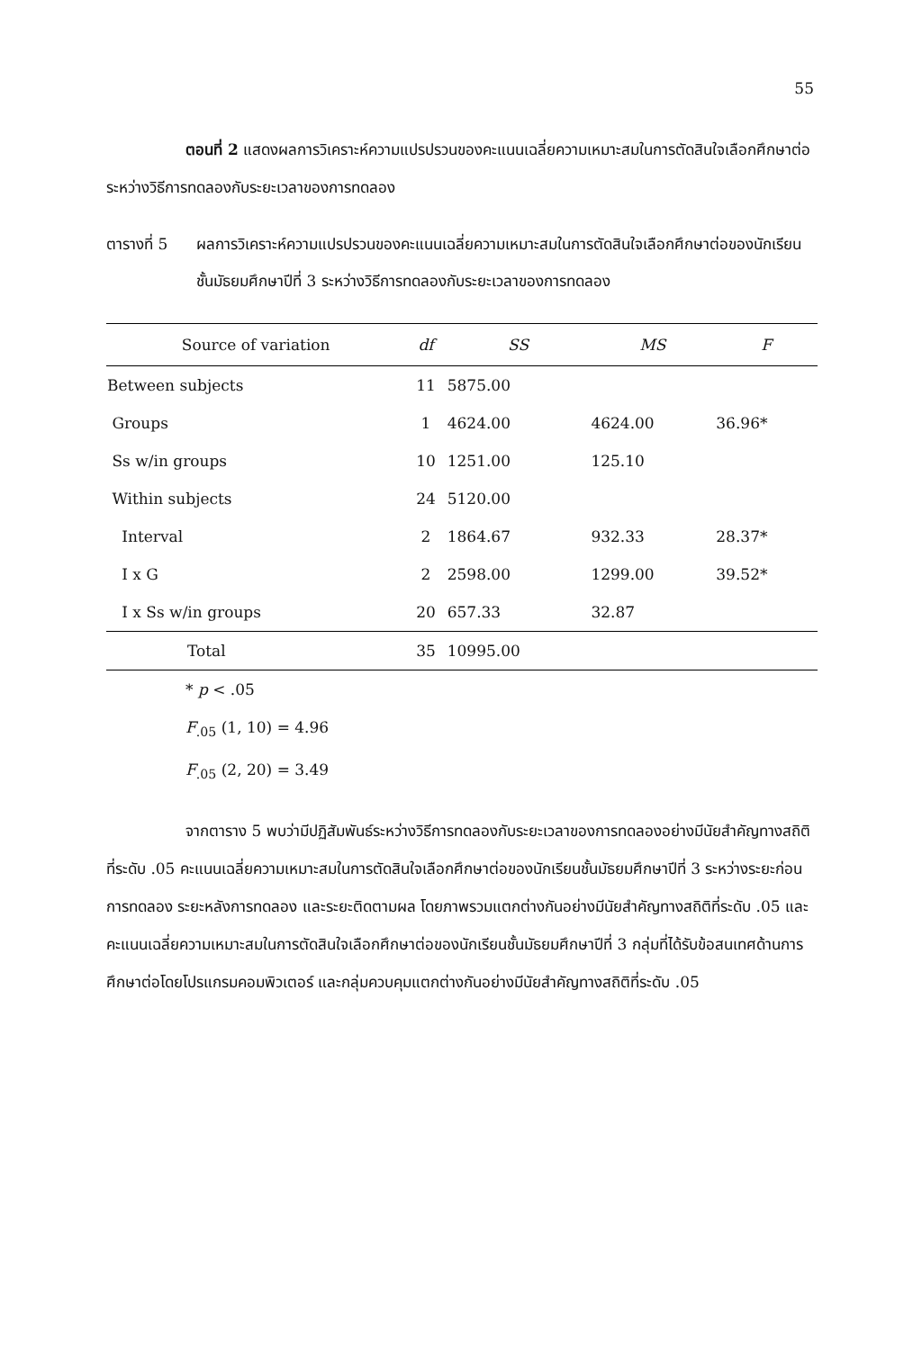55
ตอนที่ 2 แสดงผลการวิเคราะห์ความแปรปรวนของคะแนนเฉลี่ยความเหมาะสมในการตัดสินใจเลือกศึกษาต่อ ระหว่างวิธีการทดลองกับระยะเวลาของการทดลอง
ตารางที่ 5
ผลการวิเคราะห์ความแปรปรวนของคะแนนเฉลี่ยความเหมาะสมในการตัดสินใจเลือกศึกษาต่อของนักเรียนชั้นมัธยมศึกษาปีที่ 3 ระหว่างวิธีการทดลองกับระยะเวลาของการทดลอง
| Source of variation | df | SS | MS | F |
| --- | --- | --- | --- | --- |
| Between subjects | 11 | 5875.00 | | |
| Groups | 1 | 4624.00 | 4624.00 | 36.96* |
| Ss w/in groups | 10 | 1251.00 | 125.10 | |
| Within subjects | 24 | 5120.00 | | |
| Interval | 2 | 1864.67 | 932.33 | 28.37* |
| I x G | 2 | 2598.00 | 1299.00 | 39.52* |
| I x Ss w/in groups | 20 | 657.33 | 32.87 | |
| Total | 35 | 10995.00 | | |
* p < .05
F<sub>.05</sub> (1, 10) = 4.96
F<sub>.05</sub> (2, 20) = 3.49
จากตาราง 5 พบว่ามีปฏิสัมพันธ์ระหว่างวิธีการทดลองกับระยะเวลาของการทดลองอย่างมีนัยสำคัญทางสถิติที่ระดับ .05 คะแนนเฉลี่ยความเหมาะสมในการตัดสินใจเลือกศึกษาต่อของนักเรียนชั้นมัธยมศึกษาปีที่ 3 ระหว่างระยะก่อนการทดลอง ระยะหลังการทดลอง และระยะติดตามผล โดยภาพรวมแตกต่างกันอย่างมีนัยสำคัญทางสถิติที่ระดับ .05 และคะแนนเฉลี่ยความเหมาะสมในการตัดสินใจเลือกศึกษาต่อของนักเรียนชั้นมัธยมศึกษาปีที่ 3 กลุ่มที่ได้รับข้อสนเทศด้านการศึกษาต่อโดยโปรแกรมคอมพิวเตอร์ และกลุ่มควบคุมแตกต่างกันอย่างมีนัยสำคัญทางสถิติที่ระดับ .05